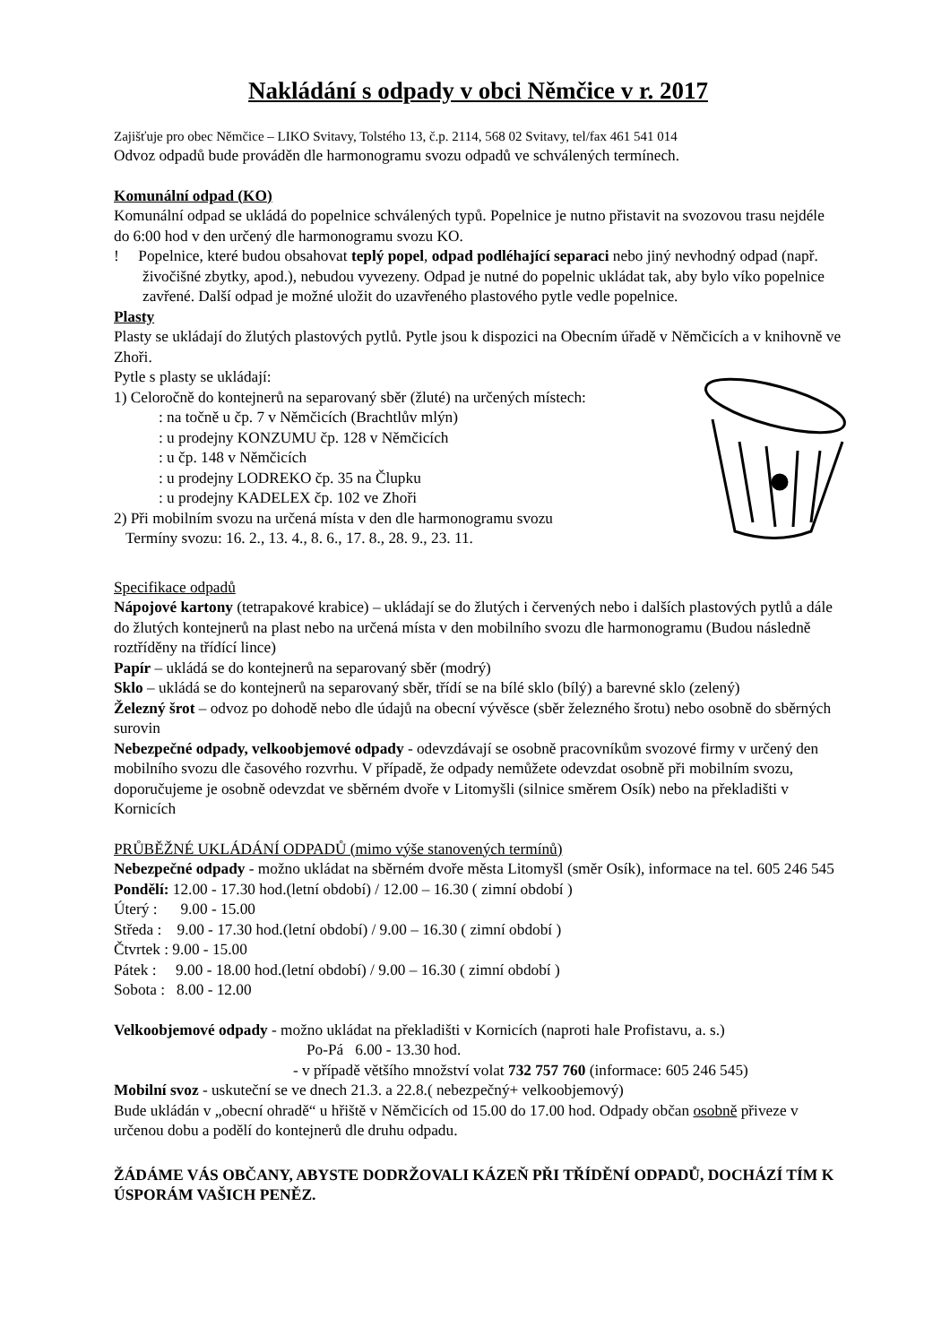Nakládání s odpady v obci Němčice v r. 2017
Zajišťuje pro obec Němčice – LIKO Svitavy, Tolstého 13, č.p. 2114, 568 02 Svitavy, tel/fax 461 541 014
Odvoz odpadů bude prováděn dle harmonogramu svozu odpadů ve schválených termínech.
Komunální odpad (KO)
Komunální odpad se ukládá do popelnice schválených typů. Popelnice je nutno přistavit na svozovou trasu nejdéle do 6:00 hod v den určený dle harmonogramu svozu KO.
! Popelnice, které budou obsahovat teplý popel, odpad podléhající separaci nebo jiný nevhodný odpad (např. živočišné zbytky, apod.), nebudou vyvezeny. Odpad je nutné do popelnic ukládat tak, aby bylo víko popelnice zavřené. Další odpad je možné uložit do uzavřeného plastového pytle vedle popelnice.
Plasty
Plasty se ukládají do žlutých plastových pytlů. Pytle jsou k dispozici na Obecním úřadě v Němčicích a v knihovně ve Zhoři.
Pytle s plasty se ukládají:
1) Celoročně do kontejnerů na separovaný sběr (žluté) na určených místech:
: na točně u čp. 7 v Němčicích (Brachtlův mlýn)
: u prodejny KONZUMU čp. 128 v Němčicích
: u čp. 148 v Němčicích
: u prodejny LODREKO čp. 35 na Člupku
: u prodejny KADELEX čp. 102 ve Zhoři
2) Při mobilním svozu na určená místa v den dle harmonogramu svozu
Termíny svozu: 16. 2., 13. 4., 8. 6., 17. 8., 28. 9., 23. 11.
Specifikace odpadů
Nápojové kartony (tetrapakové krabice) – ukládají se do žlutých i červených nebo i dalších plastových pytlů a dále do žlutých kontejnerů na plast nebo na určená místa v den mobilního svozu dle harmonogramu (Budou následně roztříděny na třídící lince)
Papír – ukládá se do kontejnerů na separovaný sběr (modrý)
Sklo – ukládá se do kontejnerů na separovaný sběr, třídí se na bílé sklo (bílý) a barevné sklo (zelený)
Železný šrot – odvoz po dohodě nebo dle údajů na obecní vývěsce (sběr železného šrotu) nebo osobně do sběrných surovin
Nebezpečné odpady, velkoobjemové odpady - odevzdávají se osobně pracovníkům svozové firmy v určený den mobilního svozu dle časového rozvrhu. V případě, že odpady nemůžete odevzdat osobně při mobilním svozu, doporučujeme je osobně odevzdat ve sběrném dvoře v Litomyšli (silnice směrem Osík) nebo na překladišti v Kornicích
PRŮBĚŽNÉ UKLÁDÁNÍ ODPADŮ (mimo výše stanovených termínů)
Nebezpečné odpady - možno ukládat na sběrném dvoře města Litomyšl (směr Osík), informace na tel. 605 246 545
Pondělí: 12.00 - 17.30 hod.(letní období) / 12.00 – 16.30 ( zimní období )
Úterý : 9.00 - 15.00
Středa : 9.00 - 17.30 hod.(letní období) / 9.00 – 16.30 ( zimní období )
Čtvrtek : 9.00 - 15.00
Pátek : 9.00 - 18.00 hod.(letní období) / 9.00 – 16.30 ( zimní období )
Sobota : 8.00 - 12.00
Velkoobjemové odpady - možno ukládat na překladišti v Kornicích (naproti hale Profistavu, a. s.)
Po-Pá 6.00 - 13.30 hod.
- v případě většího množství volat 732 757 760 (informace: 605 246 545)
Mobilní svoz - uskuteční se ve dnech 21.3. a 22.8.( nebezpečný+ velkoobjemový)
Bude ukládán v „obecní ohradě“ u hřiště v Němčicích od 15.00 do 17.00 hod. Odpady občan osobně přiveze v určenou dobu a podělí do kontejnerů dle druhu odpadu.
ŽÁDÁME VÁS OBČANY, ABYSTE DODRŽOVALI KÁZEŇ PŘI TŘÍDĚNÍ ODPADŮ, DOCHÁZÍ TÍM K ÚSPORÁM VAŠICH PENĚZ.